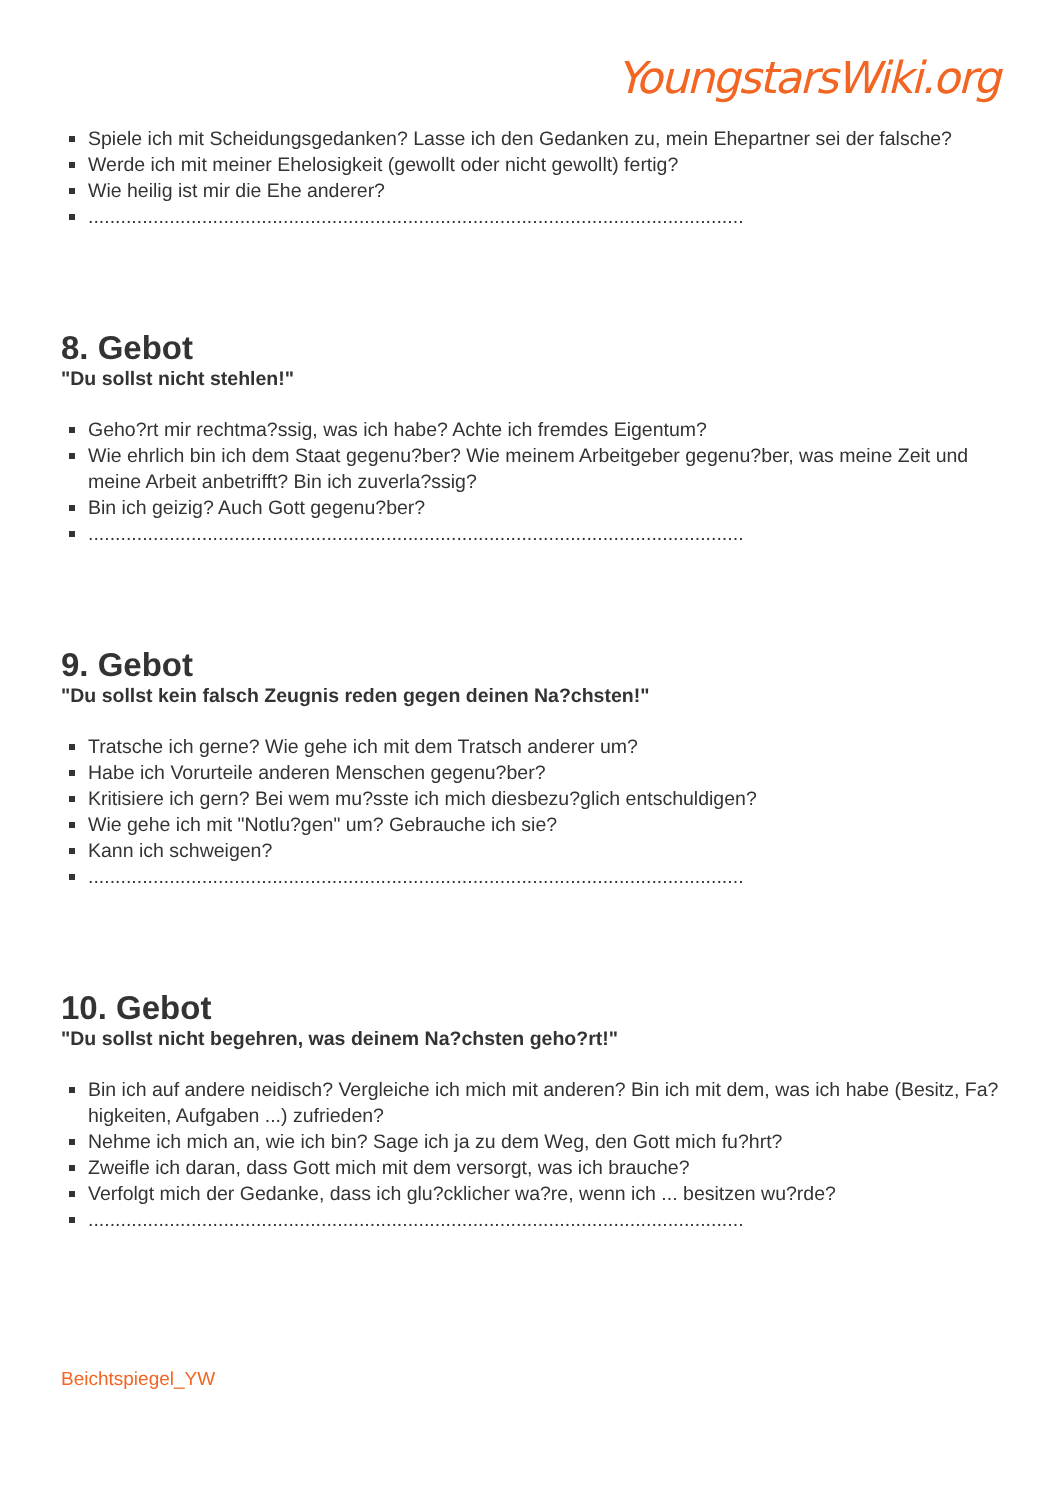YoungstarsWiki.org
Spiele ich mit Scheidungsgedanken? Lasse ich den Gedanken zu, mein Ehepartner sei der falsche?
Werde ich mit meiner Ehelosigkeit (gewollt oder nicht gewollt) fertig?
Wie heilig ist mir die Ehe anderer?
.........................................................................................................................
8. Gebot
"Du sollst nicht stehlen!"
Geho?rt mir rechtma?ssig, was ich habe? Achte ich fremdes Eigentum?
Wie ehrlich bin ich dem Staat gegenu?ber? Wie meinem Arbeitgeber gegenu?ber, was meine Zeit und meine Arbeit anbetrifft? Bin ich zuverla?ssig?
Bin ich geizig? Auch Gott gegenu?ber?
.........................................................................................................................
9. Gebot
"Du sollst kein falsch Zeugnis reden gegen deinen Na?chsten!"
Tratsche ich gerne? Wie gehe ich mit dem Tratsch anderer um?
Habe ich Vorurteile anderen Menschen gegenu?ber?
Kritisiere ich gern? Bei wem mu?sste ich mich diesbezu?glich entschuldigen?
Wie gehe ich mit "Notlu?gen" um? Gebrauche ich sie?
Kann ich schweigen?
.........................................................................................................................
10. Gebot
"Du sollst nicht begehren, was deinem Na?chsten geho?rt!"
Bin ich auf andere neidisch? Vergleiche ich mich mit anderen? Bin ich mit dem, was ich habe (Besitz, Fa?higkeiten, Aufgaben ...) zufrieden?
Nehme ich mich an, wie ich bin? Sage ich ja zu dem Weg, den Gott mich fu?hrt?
Zweifle ich daran, dass Gott mich mit dem versorgt, was ich brauche?
Verfolgt mich der Gedanke, dass ich glu?cklicher wa?re, wenn ich ... besitzen wu?rde?
.........................................................................................................................
Beichtspiegel_YW